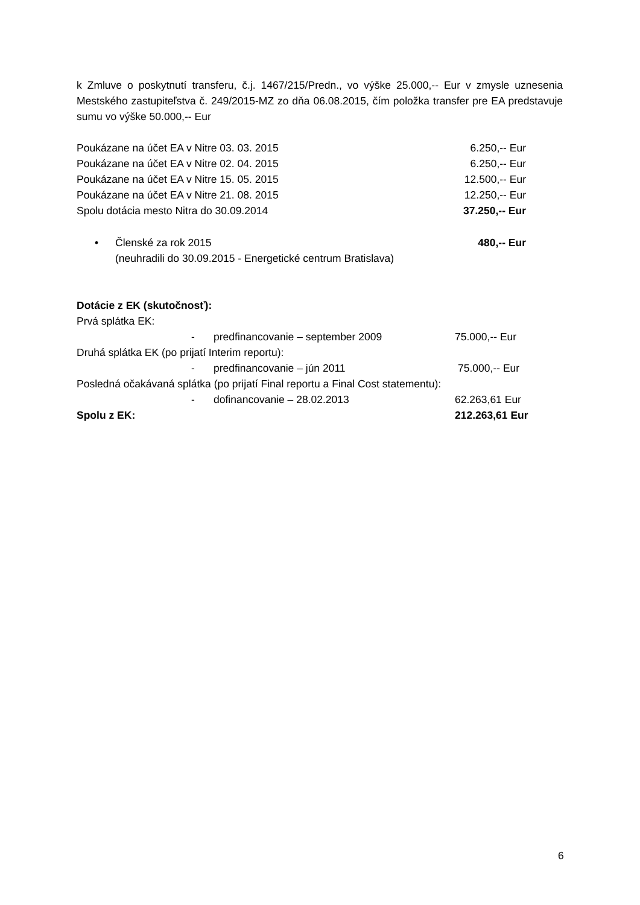k Zmluve o poskytnutí transferu, č.j. 1467/215/Predn., vo výške 25.000,-- Eur v zmysle uznesenia Mestského zastupiteľstva č. 249/2015-MZ zo dňa 06.08.2015, čím položka transfer pre EA predstavuje sumu vo výške 50.000,-- Eur
Poukázane na účet EA v Nitre 03. 03. 2015 6.250,-- Eur
Poukázane na účet EA v Nitre 02. 04. 2015 6.250,-- Eur
Poukázane na účet EA v Nitre 15. 05. 2015 12.500,-- Eur
Poukázane na účet EA v Nitre 21. 08. 2015 12.250,-- Eur
Spolu dotácia mesto Nitra do 30.09.2014 37.250,-- Eur
• Členské za rok 2015 480,-- Eur
(neuhradili do 30.09.2015 - Energetické centrum Bratislava)
Dotácie z EK (skutočnosť):
Prvá splátka EK:
- predfinancovanie – september 2009 75.000,-- Eur
Druhá splátka EK (po prijatí Interim reportu):
- predfinancovanie – jún 2011 75.000,-- Eur
Posledná očakávaná splátka (po prijatí Final reportu a Final Cost statementu):
- dofinancovanie – 28.02.2013 62.263,61 Eur
Spolu z EK: 212.263,61 Eur
6